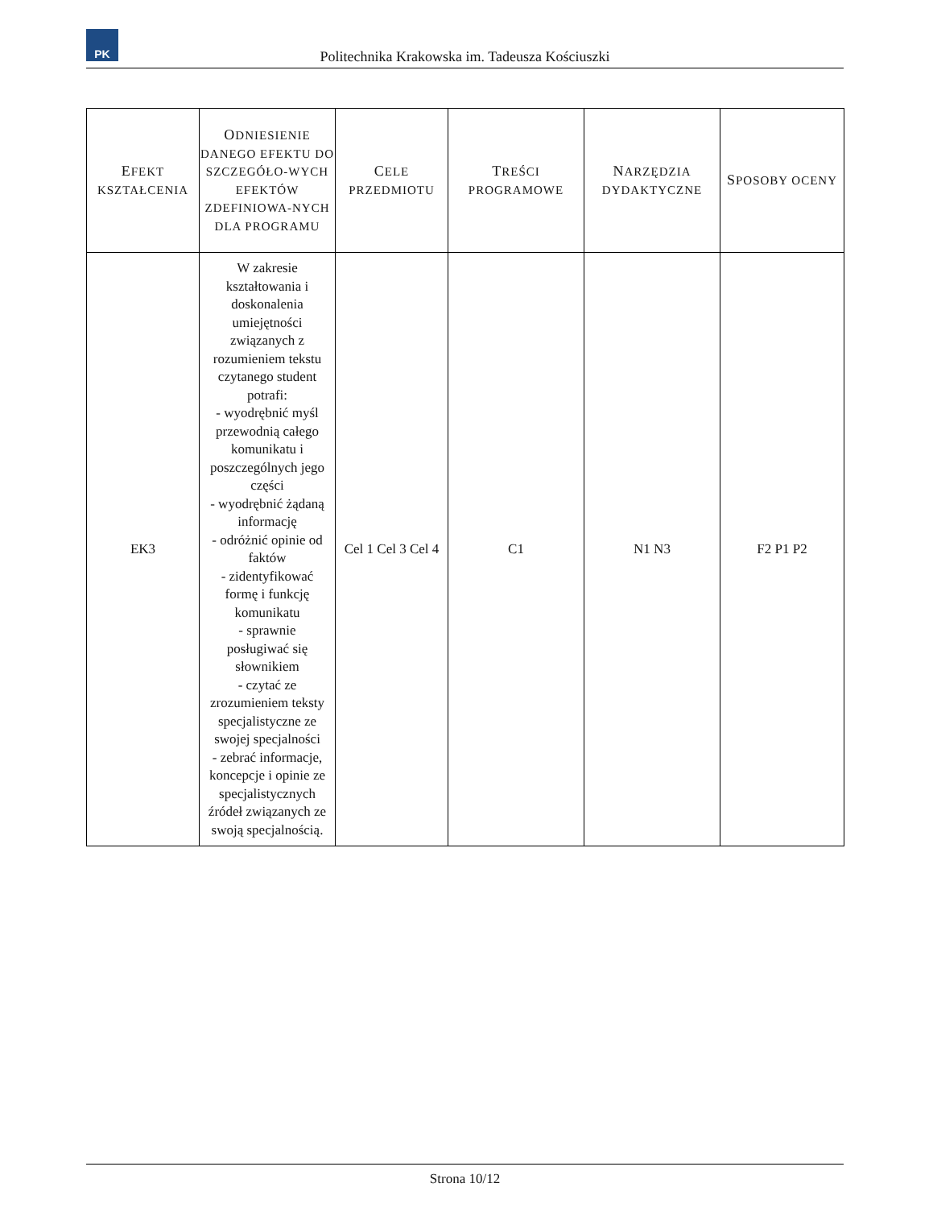PK
Politechnika Krakowska im. Tadeusza Kościuszki
| E FEKT KSZTAŁCENIA | O DNIESIENIE DANEGO EFEKTU DO SZCZEGÓŁO-WYCH EFEKTÓW ZDEFINIOWA-NYCH DLA PROGRAMU | C ELE PRZEDMIOTU | T REŚCI PROGRAMOWE | N ARZĘDZIA DYDAKTYCZNE | S POSOBY OCENY |
| --- | --- | --- | --- | --- | --- |
| EK3 | W zakresie kształtowania i doskonalenia umiejętności związanych z rozumieniem tekstu czytanego student potrafi: - wyodrębnić myśl przewodnią całego komunikatu i poszczególnych jego części - wyodrębnić żądaną informację - odróżnić opinie od faktów - zidentyfikować formę i funkcję komunikatu - sprawnie posługiwać się słownikiem - czytać ze zrozumieniem teksty specjalistyczne ze swojej specjalności - zebrać informacje, koncepcje i opinie ze specjalistycznych źródeł związanych ze swoją specjalnością. | Cel 1 Cel 3 Cel 4 | C1 | N1 N3 | F2 P1 P2 |
Strona 10/12